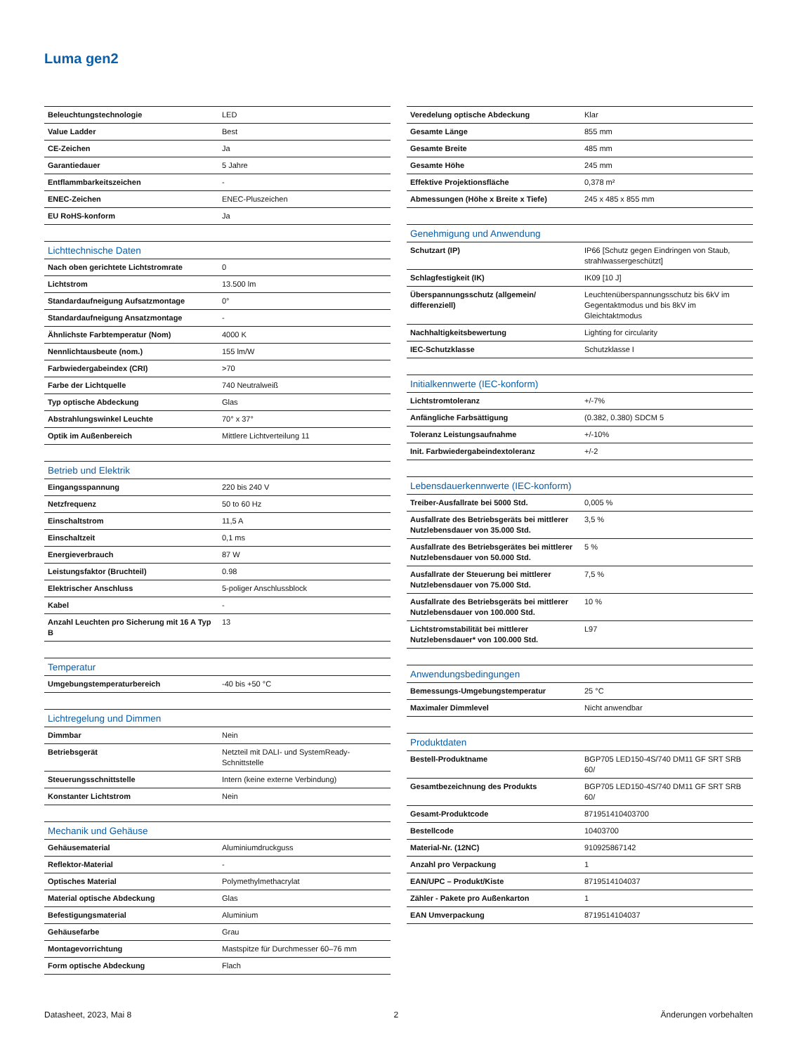Luma gen2
| Beleuchtungstechnologie | LED |
| Value Ladder | Best |
| CE-Zeichen | Ja |
| Garantiedauer | 5 Jahre |
| Entflammbarkeitszeichen | - |
| ENEC-Zeichen | ENEC-Pluszeichen |
| EU RoHS-konform | Ja |
| Lichttechnische Daten | |
| Nach oben gerichtete Lichtstromrate | 0 |
| Lichtstrom | 13.500 lm |
| Standardaufneigung Aufsatzmontage | 0° |
| Standardaufneigung Ansatzmontage | - |
| Ähnlichste Farbtemperatur (Nom) | 4000 K |
| Nennlichtausbeute (nom.) | 155 lm/W |
| Farbwiedergabeindex (CRI) | >70 |
| Farbe der Lichtquelle | 740 Neutralweiß |
| Typ optische Abdeckung | Glas |
| Abstrahlungswinkel Leuchte | 70° x 37° |
| Optik im Außenbereich | Mittlere Lichtverteilung 11 |
| Betrieb und Elektrik | |
| Eingangsspannung | 220 bis 240 V |
| Netzfrequenz | 50 to 60 Hz |
| Einschaltstrom | 11,5 A |
| Einschaltzeit | 0,1 ms |
| Energieverbrauch | 87 W |
| Leistungsfaktor (Bruchteil) | 0.98 |
| Elektrischer Anschluss | 5-poliger Anschlussblock |
| Kabel | - |
| Anzahl Leuchten pro Sicherung mit 16 A Typ B | 13 |
| Temperatur | |
| Umgebungstemperaturbereich | -40 bis +50 °C |
| Lichtregelung und Dimmen | |
| Dimmbar | Nein |
| Betriebsgerät | Netzteil mit DALI- und SystemReady-Schnittstelle |
| Steuerungsschnittstelle | Intern (keine externe Verbindung) |
| Konstanter Lichtstrom | Nein |
| Mechanik und Gehäuse | |
| Gehäusematerial | Aluminiumdruckguss |
| Reflektor-Material | - |
| Optisches Material | Polymethylmethacrylat |
| Material optische Abdeckung | Glas |
| Befestigungsmaterial | Aluminium |
| Gehäusefarbe | Grau |
| Montagevorrichtung | Mastspitze für Durchmesser 60–76 mm |
| Form optische Abdeckung | Flach |
| Veredelung optische Abdeckung | Klar |
| Gesamte Länge | 855 mm |
| Gesamte Breite | 485 mm |
| Gesamte Höhe | 245 mm |
| Effektive Projektionsfläche | 0,378 m² |
| Abmessungen (Höhe x Breite x Tiefe) | 245 x 485 x 855 mm |
| Genehmigung und Anwendung | |
| Schutzart (IP) | IP66 [Schutz gegen Eindringen von Staub, strahlwassergeschützt] |
| Schlagfestigkeit (IK) | IK09 [10 J] |
| Überspannungsschutz (allgemein/ differenziell) | Leuchtenüberspannungsschutz bis 6kV im Gegentaktmodus und bis 8kV im Gleichtaktmodus |
| Nachhaltigkeitsbewertung | Lighting for circularity |
| IEC-Schutzklasse | Schutzklasse I |
| Initialkennwerte (IEC-konform) | |
| Lichtstromtoleranz | +/-7% |
| Anfängliche Farbsättigung | (0.382, 0.380) SDCM 5 |
| Toleranz Leistungsaufnahme | +/-10% |
| Init. Farbwiedergabeindextoleranz | +/-2 |
| Lebensdauerkennwerte (IEC-konform) | |
| Treiber-Ausfallrate bei 5000 Std. | 0,005 % |
| Ausfallrate des Betriebsgeräts bei mittlerer Nutzlebensdauer von 35.000 Std. | 3,5 % |
| Ausfallrate des Betriebsgerätes bei mittlerer Nutzlebensdauer von 50.000 Std. | 5 % |
| Ausfallrate der Steuerung bei mittlerer Nutzlebensdauer von 75.000 Std. | 7,5 % |
| Ausfallrate des Betriebsgeräts bei mittlerer Nutzlebensdauer von 100.000 Std. | 10 % |
| Lichtstromstabilität bei mittlerer Nutzlebensdauer* von 100.000 Std. | L97 |
| Anwendungsbedingungen | |
| Bemessungs-Umgebungstemperatur | 25 °C |
| Maximaler Dimmlevel | Nicht anwendbar |
| Produktdaten | |
| Bestell-Produktname | BGP705 LED150-4S/740 DM11 GF SRT SRB 60/ |
| Gesamtbezeichnung des Produkts | BGP705 LED150-4S/740 DM11 GF SRT SRB 60/ |
| Gesamt-Produktcode | 871951410403700 |
| Bestellcode | 10403700 |
| Material-Nr. (12NC) | 910925867142 |
| Anzahl pro Verpackung | 1 |
| EAN/UPC – Produkt/Kiste | 8719514104037 |
| Zähler - Pakete pro Außenkarton | 1 |
| EAN Umverpackung | 8719514104037 |
Datasheet, 2023, Mai 8 2 Änderungen vorbehalten